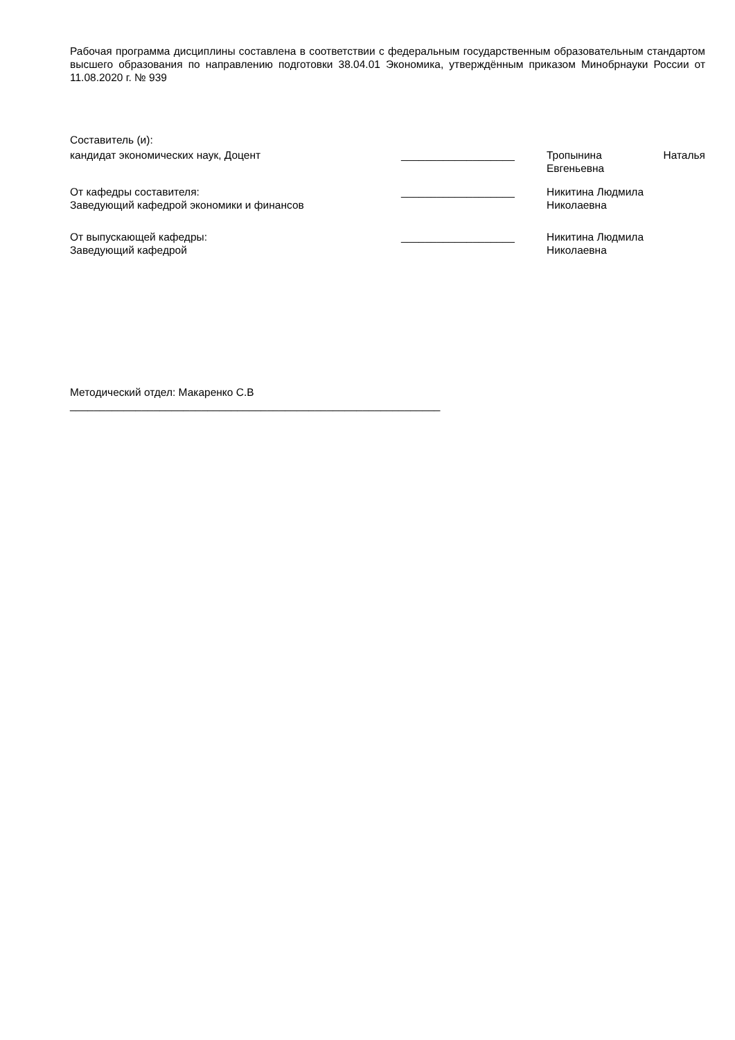Рабочая программа дисциплины составлена в соответствии с федеральным государственным образовательным стандартом высшего образования по направлению подготовки 38.04.01 Экономика, утверждённым приказом Минобрнауки России от 11.08.2020 г. № 939
Составитель (и):
кандидат экономических наук, Доцент ___________________ Тропынина Наталья Евгеньевна
От кафедры составителя:
Заведующий кафедрой экономики и финансов
___________________ Никитина Людмила
Николаевна
От выпускающей кафедры:
Заведующий кафедрой
___________________ Никитина Людмила
Николаевна
Методический отдел: Макаренко С.В
______________________________________________________________